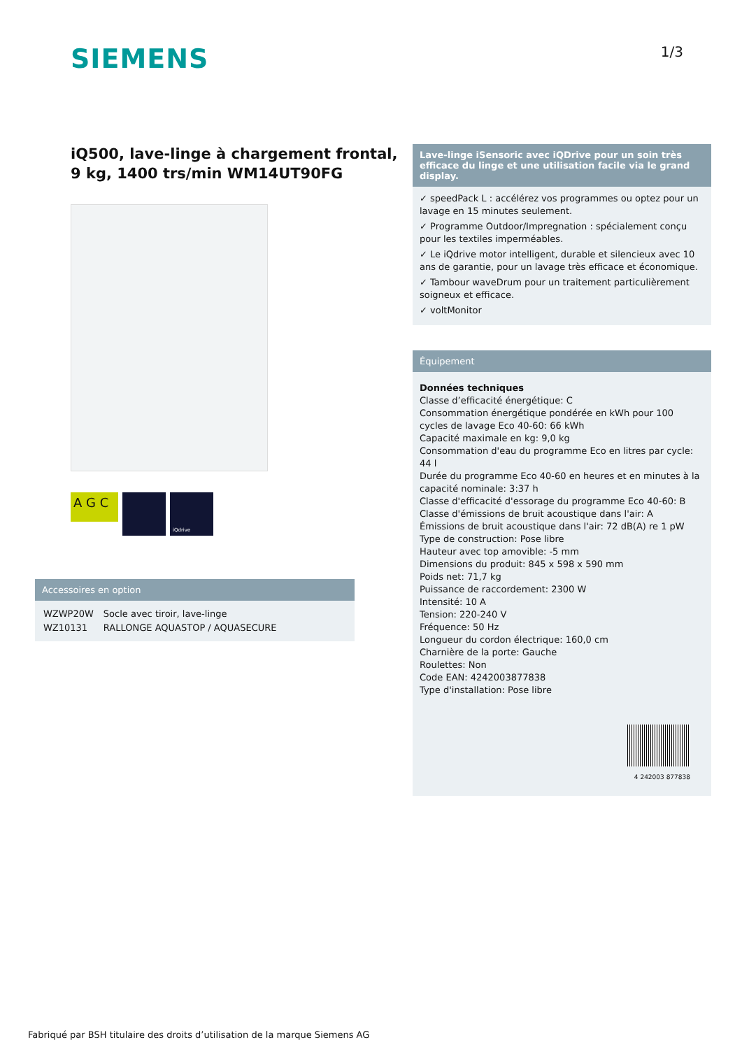SIEMENS
1/3
iQ500, lave-linge à chargement frontal, 9 kg, 1400 trs/min WM14UT90FG
A G C
iQdrive
Accessoires en option
| WZWP20W | Socle avec tiroir, lave-linge |
| WZ10131 | RALLONGE AQUASTOP / AQUASECURE |
Lave-linge iSensoric avec iQDrive pour un soin très efficace du linge et une utilisation facile via le grand display.
✓ speedPack L : accélérez vos programmes ou optez pour un lavage en 15 minutes seulement.
✓ Programme Outdoor/Impregnation : spécialement conçu pour les textiles imperméables.
✓ Le iQdrive motor intelligent, durable et silencieux avec 10 ans de garantie, pour un lavage très efficace et économique.
✓ Tambour waveDrum pour un traitement particulièrement soigneux et efficace.
✓ voltMonitor
Équipement
Données techniques
Classe d’efficacité énergétique: C
Consommation énergétique pondérée en kWh pour 100 cycles de lavage Eco 40-60: 66 kWh
Capacité maximale en kg: 9,0 kg
Consommation d'eau du programme Eco en litres par cycle: 44 l
Durée du programme Eco 40-60 en heures et en minutes à la capacité nominale: 3:37 h
Classe d'efficacité d'essorage du programme Eco 40-60: B
Classe d'émissions de bruit acoustique dans l'air: A
Émissions de bruit acoustique dans l'air: 72 dB(A) re 1 pW
Type de construction: Pose libre
Hauteur avec top amovible: -5 mm
Dimensions du produit: 845 x 598 x 590 mm
Poids net: 71,7 kg
Puissance de raccordement: 2300 W
Intensité: 10 A
Tension: 220-240 V
Fréquence: 50 Hz
Longueur du cordon électrique: 160,0 cm
Charnière de la porte: Gauche
Roulettes: Non
Code EAN: 4242003877838
Type d'installation: Pose libre
4 242003 877838
Fabriqué par BSH titulaire des droits d’utilisation de la marque Siemens AG